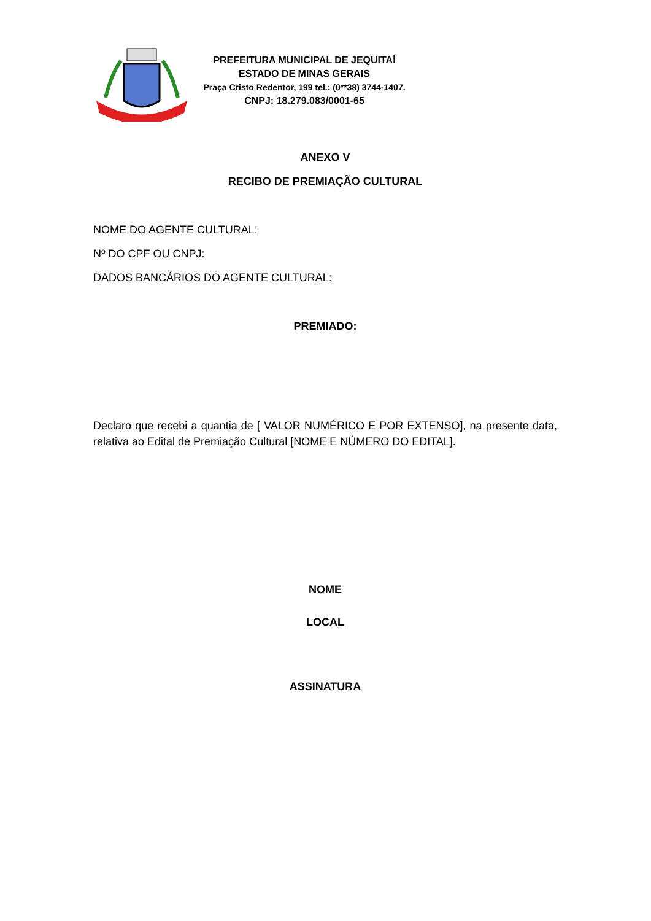PREFEITURA MUNICIPAL DE JEQUITAÍ
ESTADO DE MINAS GERAIS
Praça Cristo Redentor, 199 tel.: (0**38) 3744-1407.
CNPJ: 18.279.083/0001-65
ANEXO V
RECIBO DE PREMIAÇÃO CULTURAL
NOME DO AGENTE CULTURAL:
Nº DO CPF OU CNPJ:
DADOS BANCÁRIOS DO AGENTE CULTURAL:
PREMIADO:
Declaro que recebi a quantia de [ VALOR NUMÉRICO E POR EXTENSO], na presente data, relativa ao Edital de Premiação Cultural [NOME E NÚMERO DO EDITAL].
NOME
LOCAL
ASSINATURA